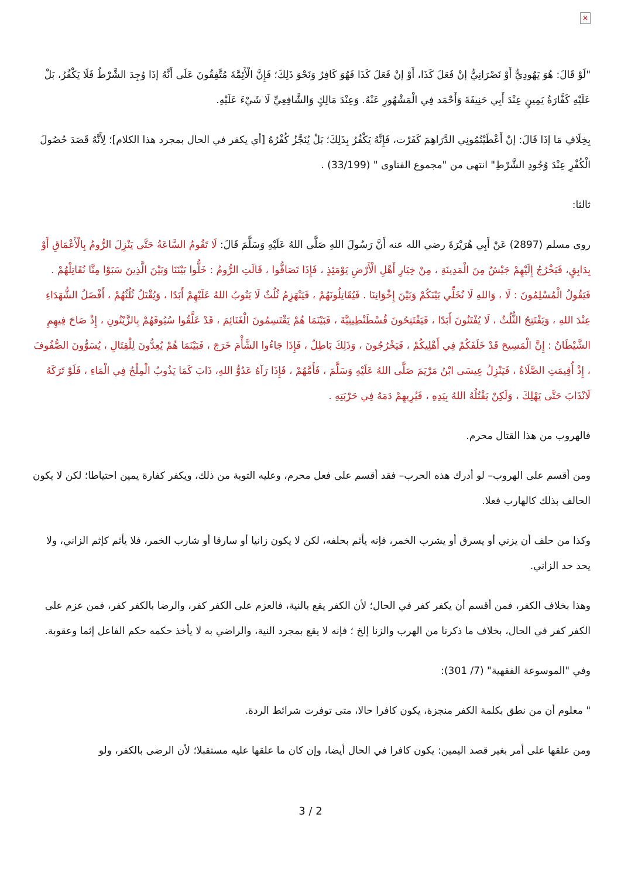✕
"لَوْ قَالَ: هُوَ يَهُودِيٌّ أَوْ نَصْرَانِيٌّ إنْ فَعَلَ كَذَا، أَوْ إنْ فَعَلَ كَذَا فَهُوَ كَافِرٌ وَنَحْوَ ذَلِكَ؛ فَإِنَّ الْأَئِمَّةَ مُتَّفِقُونَ عَلَى أَنَّهُ إذَا وُجِدَ الشَّرْطُ فَلَا يَكْفُرُ، بَلْ عَلَيْهِ كَفَّارَةُ يَمِينٍ عِنْدَ أَبِي حَنِيفَةَ وَأَحْمَد فِي الْمَشْهُورِ عَنْهُ. وَعِنْدَ مَالِكٍ وَالشَّافِعِيِّ لَا شَيْءَ عَلَيْهِ.
بِخِلَافِ مَا إذَا قَالَ: إنْ أَعْطَيْتُمُونِي الدَّرَاهِمَ كَفَرْت، فَإِنَّهُ يَكْفُرُ بِذَلِكَ؛ بَلْ يُنَجَّزُ كُفْرُهُ [أي يكفر في الحال بمجرد هذا الكلام]؛ لِأَنَّهُ قَصَدَ حُصُولَ الْكُفْرِ عِنْدَ وُجُودِ الشَّرْطِ" انتهى من "مجموع الفتاوى " (33/199) .
ثالثا:
روى مسلم (2897) عَنْ أَبِي هُرَيْرَةَ رضي الله عنه أَنَّ رَسُولَ اللهِ صَلَّى اللهُ عَلَيْهِ وَسَلَّمَ قَالَ: لَا تَقُومُ السَّاعَةُ حَتَّى يَنْزِلَ الرُّومُ بِالْأَعْمَاقِ أَوْ بِدَابِقٍ، فَيَخْرُجُ إِلَيْهِمْ جَيْشٌ مِنَ الْمَدِينَةِ ، مِنْ خِيَارِ أَهْلِ الْأَرْضِ يَوْمَئِذٍ ، فَإِذَا تَصَافُّوا ، قَالَتِ الرُّومُ : خَلُّوا بَيْنَنَا وَبَيْنَ الَّذِينَ سَبَوْا مِنَّا نُقَاتِلْهُمْ . فَيَقُولُ الْمُسْلِمُونَ : لَا ، وَاللهِ لَا نُخَلِّي بَيْنَكُمْ وَبَيْنَ إِخْوَانِنَا . فَيُقَاتِلُونَهُمْ ، فَيَنْهَزِمُ ثُلُثٌ لَا يَتُوبُ اللهُ عَلَيْهِمْ أَبَدًا ، وَيُقْتَلُ ثُلُثُهُمْ ، أَفْضَلُ الشُّهَدَاءِ عِنْدَ اللهِ ، وَيَفْتَتِحُ الثُّلُثُ ، لَا يُفْتَنُونَ أَبَدًا ، فَيَفْتَتِحُونَ قُسْطَنْطِينِيَّةَ ، فَبَيْنَمَا هُمْ يَقْتَسِمُونَ الْغَنَائِمَ ، قَدْ عَلَّقُوا سُيُوفَهُمْ بِالزَّيْتُونِ ، إِذْ صَاحَ فِيهِمِ الشَّيْطَانُ : إِنَّ الْمَسِيحَ قَدْ خَلَفَكُمْ فِي أَهْلِيكُمْ ، فَيَخْرُجُونَ ، وَذَلِكَ بَاطِلٌ ، فَإِذَا جَاءُوا الشَّأْمَ خَرَجَ ، فَبَيْنَمَا هُمْ يُعِدُّونَ لِلْقِتَالِ ، يُسَوُّونَ الصُّفُوفَ ، إِذْ أُقِيمَتِ الصَّلَاةُ ، فَيَنْزِلُ عِيسَى ابْنُ مَرْيَمَ صَلَّى اللهُ عَلَيْهِ وَسَلَّمَ ، فَأَمَّهُمْ ، فَإِذَا رَآهُ عَدُوُّ اللهِ، ذَابَ كَمَا يَذُوبُ الْمِلْحُ فِي الْمَاءِ ، فَلَوْ تَرَكَهُ لَانْذَابَ حَتَّى يَهْلِكَ ، وَلَكِنْ يَقْتُلُهُ اللهُ بِيَدِهِ ، فَيُرِيهِمْ دَمَهُ فِي حَرْبَتِهِ .
فالهروب من هذا القتال محرم.
ومن أقسم على الهروب– لو أدرك هذه الحرب– فقد أقسم على فعل محرم، وعليه التوبة من ذلك، ويكفر كفارة يمين احتياطا؛ لكن لا يكون الحالف بذلك كالهارب فعلا.
وكذا من حلف أن يزني أو يسرق أو يشرب الخمر، فإنه يأثم بحلفه، لكن لا يكون زانيا أو سارقا أو شارب الخمر، فلا يأثم كإثم الزاني، ولا يحد حد الزاني.
وهذا بخلاف الكفر، فمن أقسم أن يكفر كفر في الحال؛ لأن الكفر يقع بالنية، فالعزم على الكفر كفر، والرضا بالكفر كفر، فمن عزم على الكفر كفر في الحال، بخلاف ما ذكرنا من الهرب والزنا إلخ ؛ فإنه لا يقع بمجرد النية، والراضي به لا يأخذ حكمه حكم الفاعل إثما وعقوبة.
وفي "الموسوعة الفقهية" (7/ 301):
" معلوم أن من نطق بكلمة الكفر منجزة، يكون كافرا حالا، متى توفرت شرائط الردة.
ومن علقها على أمر بغير قصد اليمين: يكون كافرا في الحال أيضا، وإن كان ما علقها عليه مستقبلا؛ لأن الرضى بالكفر، ولو
3 / 2